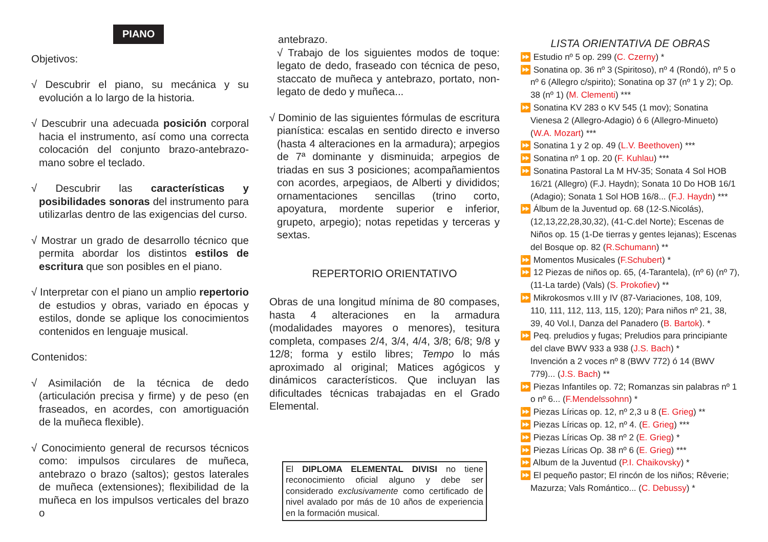PIANO
Objetivos:
√ Descubrir el piano, su mecánica y su evolución a lo largo de la historia.
√ Descubrir una adecuada posición corporal hacia el instrumento, así como una correcta colocación del conjunto brazo-antebrazo-mano sobre el teclado.
√ Descubrir las características y posibilidades sonoras del instrumento para utilizarlas dentro de las exigencias del curso.
√ Mostrar un grado de desarrollo técnico que permita abordar los distintos estilos de escritura que son posibles en el piano.
√ Interpretar con el piano un amplio repertorio de estudios y obras, variado en épocas y estilos, donde se aplique los conocimientos contenidos en lenguaje musical.
Contenidos:
√ Asimilación de la técnica de dedo (articulación precisa y firme) y de peso (en fraseados, en acordes, con amortiguación de la muñeca flexible).
√ Conocimiento general de recursos técnicos como: impulsos circulares de muñeca, antebrazo o brazo (saltos); gestos laterales de muñeca (extensiones); flexibilidad de la muñeca en los impulsos verticales del brazo o
antebrazo.
√ Trabajo de los siguientes modos de toque: legato de dedo, fraseado con técnica de peso, staccato de muñeca y antebrazo, portato, non-legato de dedo y muñeca...
√ Dominio de las siguientes fórmulas de escritura pianística: escalas en sentido directo e inverso (hasta 4 alteraciones en la armadura); arpegios de 7ª dominante y disminuida; arpegios de triadas en sus 3 posiciones; acompañamientos con acordes, arpegiaos, de Alberti y divididos; ornamentaciones sencillas (trino corto, apoyatura, mordente superior e inferior, grupeto, arpegio); notas repetidas y terceras y sextas.
REPERTORIO ORIENTATIVO
Obras de una longitud mínima de 80 compases, hasta 4 alteraciones en la armadura (modalidades mayores o menores), tesitura completa, compases 2/4, 3/4, 4/4, 3/8; 6/8; 9/8 y 12/8; forma y estilo libres; Tempo lo más aproximado al original; Matices agógicos y dinámicos característicos. Que incluyan las dificultades técnicas trabajadas en el Grado Elemental.
El DIPLOMA ELEMENTAL DIVISI no tiene reconocimiento oficial alguno y debe ser considerado exclusivamente como certificado de nivel avalado por más de 10 años de experiencia en la formación musical.
LISTA ORIENTATIVA DE OBRAS
⏩ Estudio nº 5 op. 299 (C. Czerny) *
⏩ Sonatina op. 36 nº 3 (Spiritoso), nº 4 (Rondó), nº 5 o nº 6 (Allegro c/spirito); Sonatina op 37 (nº 1 y 2); Op. 38 (nº 1) (M. Clementi) ***
⏩ Sonatina KV 283 o KV 545 (1 mov); Sonatina Vienesa 2 (Allegro-Adagio) ó 6 (Allegro-Minueto) (W.A. Mozart) ***
⏩ Sonatina 1 y 2 op. 49 (L.V. Beethoven) ***
⏩ Sonatina nº 1 op. 20 (F. Kuhlau) ***
⏩ Sonatina Pastoral La M HV-35; Sonata 4 Sol HOB 16/21 (Allegro) (F.J. Haydn); Sonata 10 Do HOB 16/1 (Adagio); Sonata 1 Sol HOB 16/8... (F.J. Haydn) ***
⏩ Álbum de la Juventud op. 68 (12-S.Nicolás), (12,13,22,28,30,32), (41-C.del Norte); Escenas de Niños op. 15 (1-De tierras y gentes lejanas); Escenas del Bosque op. 82 (R.Schumann) **
⏩ Momentos Musicales (F.Schubert) *
⏩ 12 Piezas de niños op. 65, (4-Tarantela), (nº 6) (nº 7), (11-La tarde) (Vals) (S. Prokofiev) **
⏩ Mikrokosmos v.III y IV (87-Variaciones, 108, 109, 110, 111, 112, 113, 115, 120); Para niños nº 21, 38, 39, 40 Vol.I, Danza del Panadero (B. Bartok). *
⏩ Peq. preludios y fugas; Preludios para principiante del clave BWV 933 a 938 (J.S. Bach) *
Invención a 2 voces nº 8 (BWV 772) ó 14 (BWV 779)... (J.S. Bach) **
⏩ Piezas Infantiles op. 72; Romanzas sin palabras nº 1 o nº 6... (F.Mendelssohnn) *
⏩ Piezas Líricas op. 12, nº 2,3 u 8 (E. Grieg) **
⏩ Piezas Líricas op. 12, nº 4. (E. Grieg) ***
⏩ Piezas Líricas Op. 38 nº 2 (E. Grieg) *
⏩ Piezas Líricas Op. 38 nº 6 (E. Grieg) ***
⏩ Album de la Juventud (P.I. Chaikovsky) *
⏩ El pequeño pastor; El rincón de los niños; Rêverie; Mazurza; Vals Romántico... (C. Debussy) *